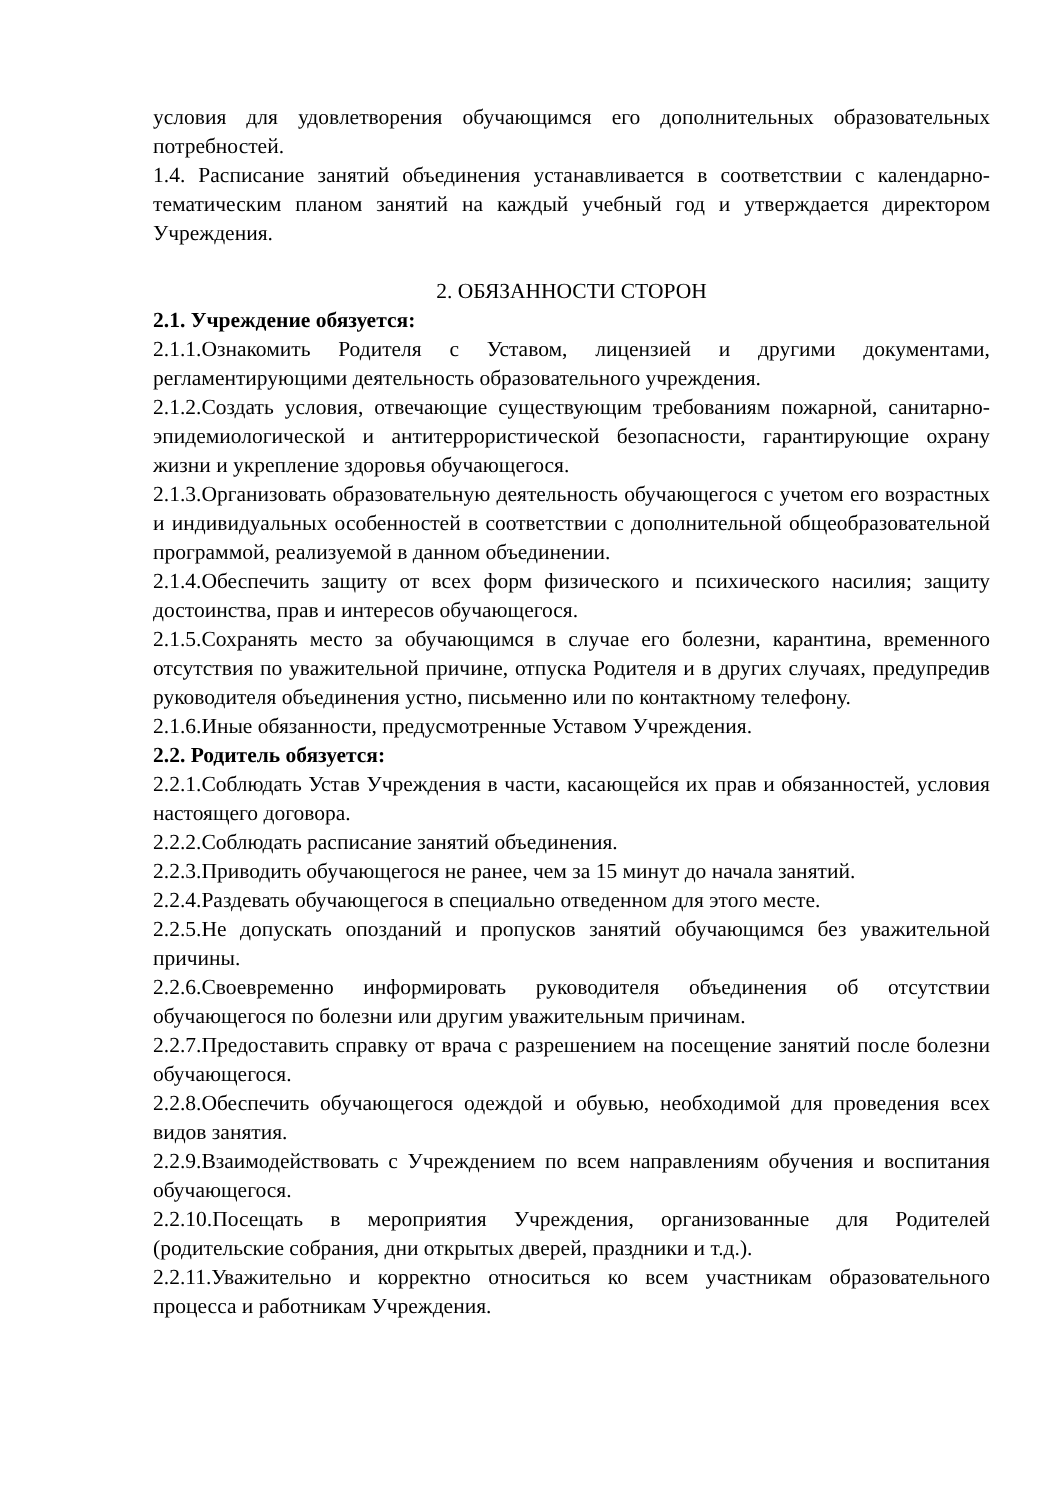условия для удовлетворения обучающимся его дополнительных образовательных потребностей.
1.4. Расписание занятий объединения устанавливается в соответствии с календарно-тематическим планом занятий на каждый учебный год и утверждается директором Учреждения.
2. ОБЯЗАННОСТИ СТОРОН
2.1. Учреждение обязуется:
2.1.1.Ознакомить Родителя с Уставом, лицензией и другими документами, регламентирующими деятельность образовательного учреждения.
2.1.2.Создать условия, отвечающие существующим требованиям пожарной, санитарно-эпидемиологической и антитеррористической безопасности, гарантирующие охрану жизни и укрепление здоровья обучающегося.
2.1.3.Организовать образовательную деятельность обучающегося с учетом его возрастных и индивидуальных особенностей в соответствии с дополнительной общеобразовательной программой, реализуемой в данном объединении.
2.1.4.Обеспечить защиту от всех форм физического и психического насилия; защиту достоинства, прав и интересов обучающегося.
2.1.5.Сохранять место за обучающимся в случае его болезни, карантина, временного отсутствия по уважительной причине, отпуска Родителя и в других случаях, предупредив руководителя объединения устно, письменно или по контактному телефону.
2.1.6.Иные обязанности, предусмотренные Уставом Учреждения.
2.2. Родитель обязуется:
2.2.1.Соблюдать Устав Учреждения в части, касающейся их прав и обязанностей, условия настоящего договора.
2.2.2.Соблюдать расписание занятий объединения.
2.2.3.Приводить обучающегося не ранее, чем за 15 минут до начала занятий.
2.2.4.Раздевать обучающегося в специально отведенном для этого месте.
2.2.5.Не допускать опозданий и пропусков занятий обучающимся без уважительной причины.
2.2.6.Своевременно информировать руководителя объединения об отсутствии обучающегося по болезни или другим уважительным причинам.
2.2.7.Предоставить справку от врача с разрешением на посещение занятий после болезни обучающегося.
2.2.8.Обеспечить обучающегося одеждой и обувью, необходимой для проведения всех видов занятия.
2.2.9.Взаимодействовать с Учреждением по всем направлениям обучения и воспитания обучающегося.
2.2.10.Посещать в мероприятия Учреждения, организованные для Родителей (родительские собрания, дни открытых дверей, праздники и т.д.).
2.2.11.Уважительно и корректно относиться ко всем участникам образовательного процесса и работникам Учреждения.